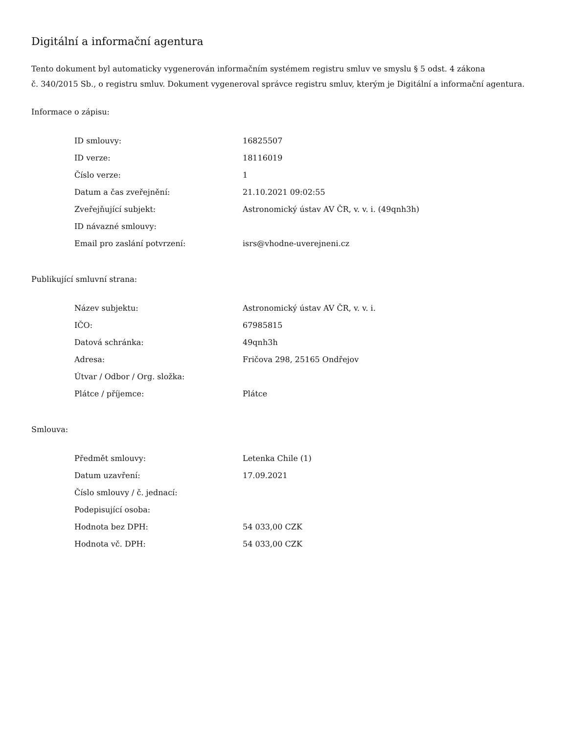Digitální a informační agentura
Tento dokument byl automaticky vygenerován informačním systémem registru smluv ve smyslu § 5 odst. 4 zákona
č. 340/2015 Sb., o registru smluv. Dokument vygeneroval správce registru smluv, kterým je Digitální a informační agentura.
Informace o zápisu:
| ID smlouvy: | 16825507 |
| ID verze: | 18116019 |
| Číslo verze: | 1 |
| Datum a čas zveřejnění: | 21.10.2021 09:02:55 |
| Zveřejňující subjekt: | Astronomický ústav AV ČR, v. v. i. (49qnh3h) |
| ID návazné smlouvy: | |
| Email pro zaslání potvrzení: | isrs@vhodne-uverejneni.cz |
Publikující smluvní strana:
| Název subjektu: | Astronomický ústav AV ČR, v. v. i. |
| IČO: | 67985815 |
| Datová schránka: | 49qnh3h |
| Adresa: | Fričova 298, 25165 Ondřejov |
| Útvar / Odbor / Org. složka: | |
| Plátce / příjemce: | Plátce |
Smlouva:
| Předmět smlouvy: | Letenka Chile (1) |
| Datum uzavření: | 17.09.2021 |
| Číslo smlouvy / č. jednací: | |
| Podepisující osoba: | |
| Hodnota bez DPH: | 54 033,00 CZK |
| Hodnota vč. DPH: | 54 033,00 CZK |